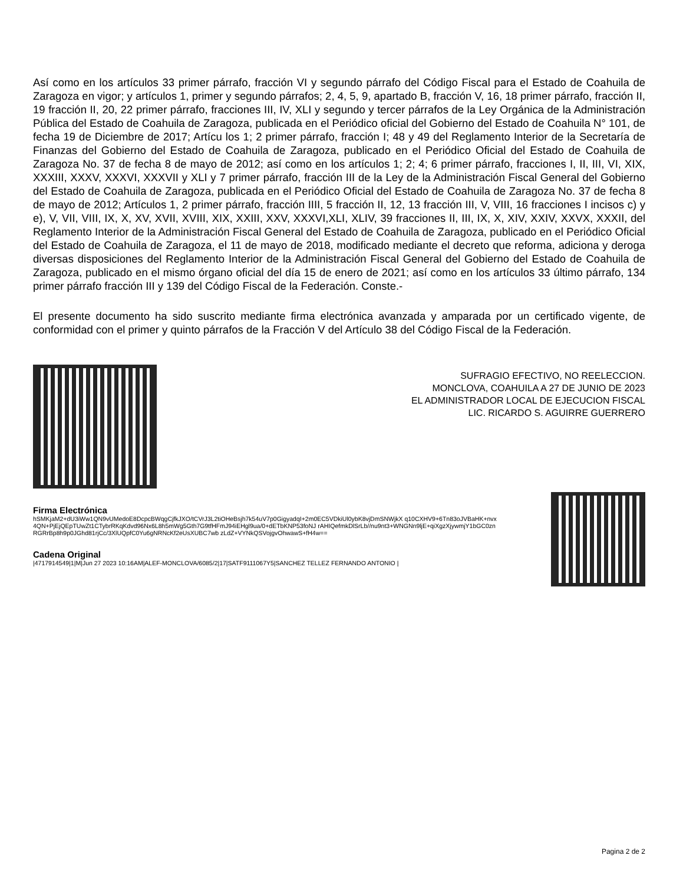Así como en los artículos 33 primer párrafo, fracción VI y segundo párrafo del Código Fiscal para el Estado de Coahuila de Zaragoza en vigor; y artículos 1, primer y segundo párrafos; 2, 4, 5, 9, apartado B, fracción V, 16, 18 primer párrafo, fracción II, 19 fracción II, 20, 22 primer párrafo, fracciones III, IV, XLI y segundo y tercer párrafos de la Ley Orgánica de la Administración Pública del Estado de Coahuila de Zaragoza, publicada en el Periódico oficial del Gobierno del Estado de Coahuila N° 101, de fecha 19 de Diciembre de 2017; Artícu los 1; 2 primer párrafo, fracción I; 48 y 49 del Reglamento Interior de la Secretaría de Finanzas del Gobierno del Estado de Coahuila de Zaragoza, publicado en el Periódico Oficial del Estado de Coahuila de Zaragoza No. 37 de fecha 8 de mayo de 2012; así como en los artículos 1; 2; 4; 6 primer párrafo, fracciones I, II, III, VI, XIX, XXXIII, XXXV, XXXVI, XXXVII y XLI y 7 primer párrafo, fracción III de la Ley de la Administración Fiscal General del Gobierno del Estado de Coahuila de Zaragoza, publicada en el Periódico Oficial del Estado de Coahuila de Zaragoza No. 37 de fecha 8 de mayo de 2012; Artículos 1, 2 primer párrafo, fracción IIII, 5 fracción II, 12, 13 fracción III, V, VIII, 16 fracciones I incisos c) y e), V, VII, VIII, IX, X, XV, XVII, XVIII, XIX, XXIII, XXV, XXXVI,XLI, XLIV, 39 fracciones II, III, IX, X, XIV, XXIV, XXVX, XXXII, del Reglamento Interior de la Administración Fiscal General del Estado de Coahuila de Zaragoza, publicado en el Periódico Oficial del Estado de Coahuila de Zaragoza, el 11 de mayo de 2018, modificado mediante el decreto que reforma, adiciona y deroga diversas disposiciones del Reglamento Interior de la Administración Fiscal General del Gobierno del Estado de Coahuila de Zaragoza, publicado en el mismo órgano oficial del día 15 de enero de 2021; así como en los artículos 33 último párrafo, 134 primer párrafo fracción III y 139 del Código Fiscal de la Federación. Conste.-
El presente documento ha sido suscrito mediante firma electrónica avanzada y amparada por un certificado vigente, de conformidad con el primer y quinto párrafos de la Fracción V del Artículo 38 del Código Fiscal de la Federación.
SUFRAGIO EFECTIVO, NO REELECCION.
MONCLOVA, COAHUILA A 27 DE JUNIO DE 2023
EL ADMINISTRADOR LOCAL DE EJECUCION FISCAL
LIC. RICARDO S. AGUIRRE GUERRERO
Firma Electrónica
hSMKjaM2+dU3iWw1QN9vUMedoE8DcpcBWqgCjfkJXO/tCVrJ3L2tiOHeBsjh7k54uV7p0GigyadqI+2m0EC5VDkiUl0ybK8vjDmSNWjkX q10CXHV9+6Tn83oJVBaHK+nvx4QN+PjEjQEpTUwZt1CTybrRKqKdvd96Nx6L8h5mWg5Gth7G9tfHFmJ94iEHgl9ua/0+dETbKNP53foNJ rAHIQefmkDlSrLb//nu9nt3+WNGNn9ljE+qiXgzXjywmjY1bGC0znRGRrBp8h9p0JGhd81rjCc/3XlUQpfC0Yu6gNRNcKf2eUsXUBC7wb zLdZ+VYNkQSVojgvOhwawS+fH4w==
Cadena Original
|4717914549|1|M|Jun 27 2023 10:16AM|ALEF-MONCLOVA/6085/2|17|SATF9111067Y5|SANCHEZ TELLEZ FERNANDO ANTONIO |
Pagina 2 de 2